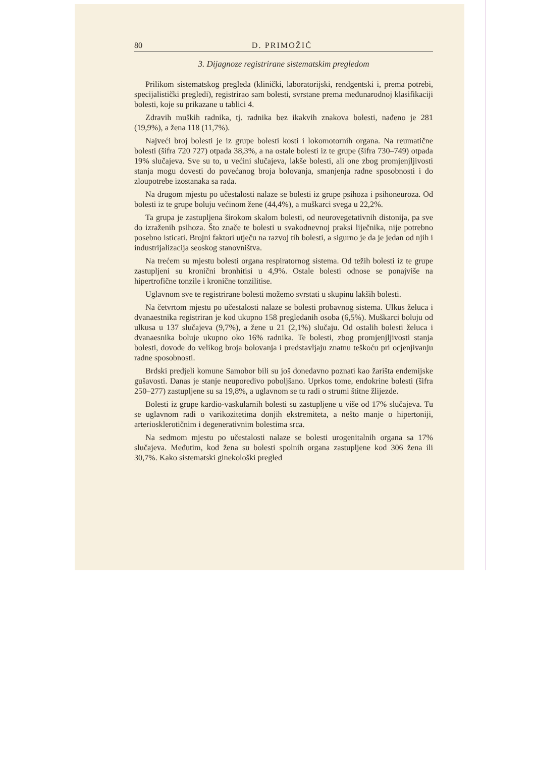80 D. PRIMOŽIĆ
3. Dijagnoze registrirane sistematskim pregledom
Prilikom sistematskog pregleda (klinički, laboratorijski, rendgentski i, prema potrebi, specijalistički pregledi), registrirao sam bolesti, svrstane prema međunarodnoj klasifikaciji bolesti, koje su prikazane u tablici 4.
Zdravih muških radnika, tj. radnika bez ikakvih znakova bolesti, nađeno je 281 (19,9%), a žena 118 (11,7%).
Najveći broj bolesti je iz grupe bolesti kosti i lokomotornih organa. Na reumatične bolesti (šifra 720 727) otpada 38,3%, a na ostale bolesti iz te grupe (šifra 730–749) otpada 19% slučajeva. Sve su to, u većini slučajeva, lakše bolesti, ali one zbog promjenjljivosti stanja mogu dovesti do povećanog broja bolovanja, smanjenja radne sposobnosti i do zloupotrebe izostanaka sa rada.
Na drugom mjestu po učestalosti nalaze se bolesti iz grupe psihoza i psihoneuroza. Od bolesti iz te grupe boluju većinom žene (44,4%), a muškarci svega u 22,2%.
Ta grupa je zastupljena širokom skalom bolesti, od neurovegetativnih distonija, pa sve do izraženih psihoza. Što znače te bolesti u svakodnevnoj praksi liječnika, nije potrebno posebno isticati. Brojni faktori utječu na razvoj tih bolesti, a sigurno je da je jedan od njih i industrijalizacija seoskog stanovništva.
Na trećem su mjestu bolesti organa respiratornog sistema. Od težih bolesti iz te grupe zastupljeni su kronični bronhitisi u 4,9%. Ostale bolesti odnose se ponajviše na hipertrofične tonzile i kronične tonzilitise.
Uglavnom sve te registrirane bolesti možemo svrstati u skupinu lakših bolesti.
Na četvrtom mjestu po učestalosti nalaze se bolesti probavnog sistema. Ulkus želuca i dvanaestnika registriran je kod ukupno 158 pregledanih osoba (6,5%). Muškarci boluju od ulkusa u 137 slučajeva (9,7%), a žene u 21 (2,1%) slučaju. Od ostalih bolesti želuca i dvanaesnika boluje ukupno oko 16% radnika. Te bolesti, zbog promjenjljivosti stanja bolesti, dovode do velikog broja bolovanja i predstavljaju znatnu teškoću pri ocjenjivanju radne sposobnosti.
Brdski predjeli komune Samobor bili su još donedavno poznati kao žarišta endemijske gušavosti. Danas je stanje neuporedivo poboljšano. Uprkos tome, endokrine bolesti (šifra 250–277) zastupljene su sa 19,8%, a uglavnom se tu radi o strumi štitne žlijezde.
Bolesti iz grupe kardio-vaskularnih bolesti su zastupljene u više od 17% slučajeva. Tu se uglavnom radi o varikozitetima donjih ekstremiteta, a nešto manje o hipertoniji, arteriosklerotičnim i degenerativnim bolestima srca.
Na sedmom mjestu po učestalosti nalaze se bolesti urogenitalnih organa sa 17% slučajeva. Međutim, kod žena su bolesti spolnih organa zastupljene kod 306 žena ili 30,7%. Kako sistematski ginekološki pregled